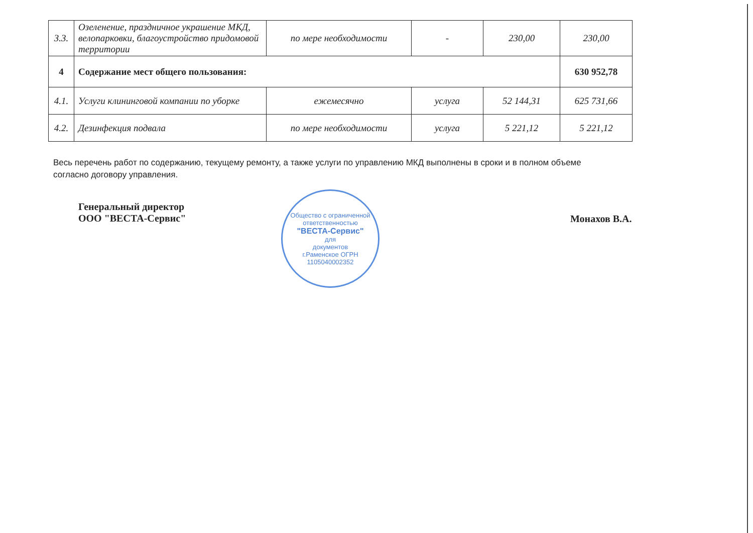| 3.3. | Озеленение, праздничное украшение МКД, велопарковки, благоустройство придомовой территории | по мере необходимости | - | 230,00 | 230,00 |
| 4 | Содержание мест общего пользования: | | | | 630 952,78 |
| 4.1. | Услуги клининговой компании по уборке | ежемесячно | услуга | 52 144,31 | 625 731,66 |
| 4.2. | Дезинфекция подвала | по мере необходимости | услуга | 5 221,12 | 5 221,12 |
Весь перечень работ по содержанию, текущему ремонту, а также услуги по управлению МКД выполнены в сроки и в полном объеме согласно договору управления.
Генеральный директор
ООО "ВЕСТА-Сервис"
Монахов В.А.
Общество с ограниченной ответственностью
"ВЕСТА-Сервис"
для
документов
г.Раменское ОГРН 1105040002352